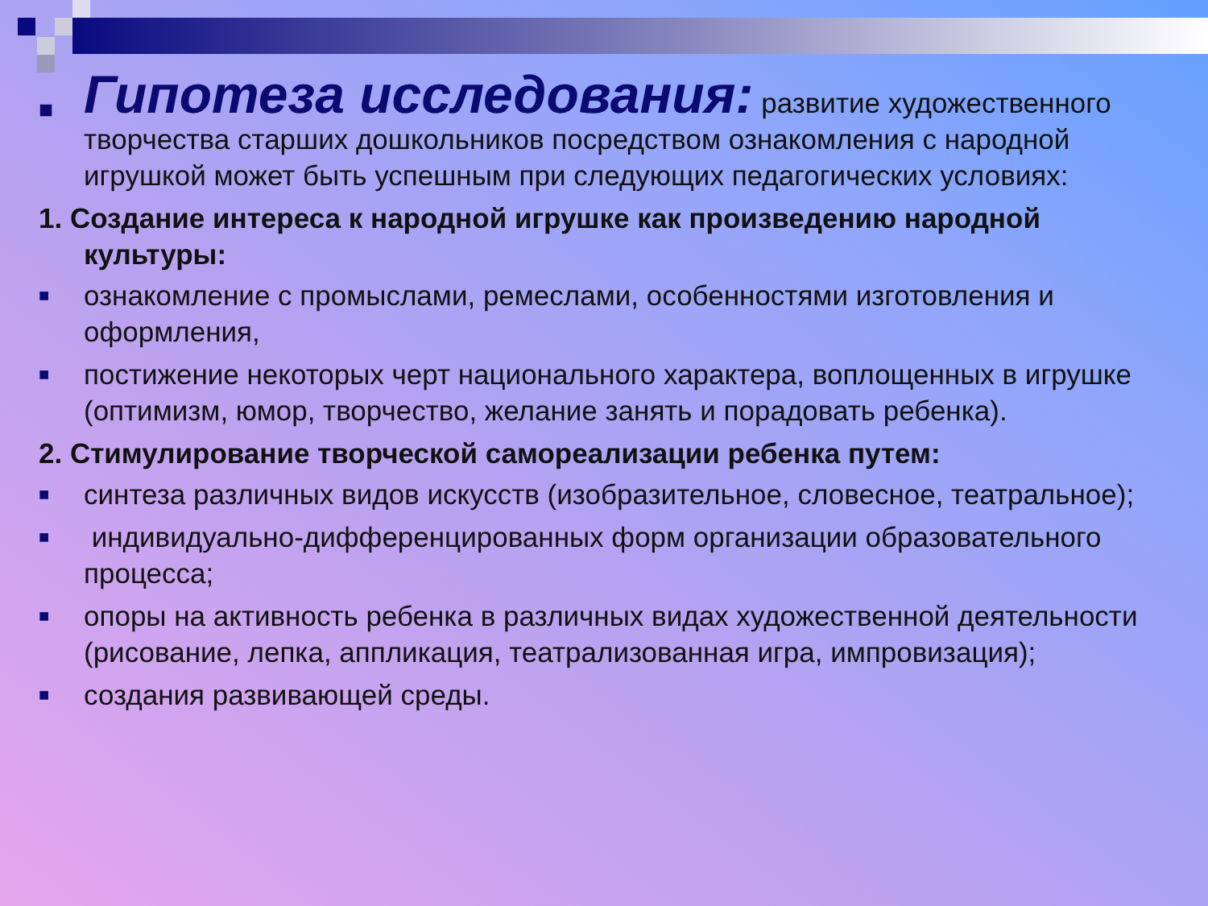■
Гипотеза исследования: развитие художественного творчества старших дошкольников посредством ознакомления с народной игрушкой может быть успешным при следующих педагогических условиях:
1. Создание интереса к народной игрушке как произведению народной культуры:
■
ознакомление с промыслами, ремеслами, особенностями изготовления и оформления,
■
постижение некоторых черт национального характера, воплощенных в игрушке (оптимизм, юмор, творчество, желание занять и порадовать ребенка).
2. Стимулирование творческой самореализации ребенка путем:
■
синтеза различных видов искусств (изобразительное, словесное, театральное);
■
индивидуально-дифференцированных форм организации образовательного процесса;
■
опоры на активность ребенка в различных видах художественной деятельности (рисование, лепка, аппликация, театрализованная игра, импровизация);
■
создания развивающей среды.